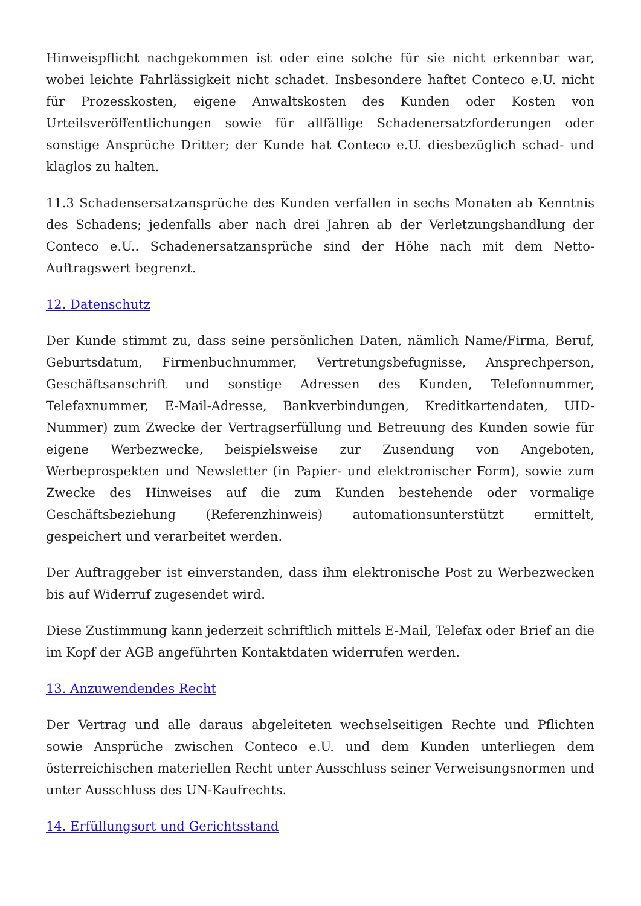Hinweispflicht nachgekommen ist oder eine solche für sie nicht erkennbar war, wobei leichte Fahrlässigkeit nicht schadet. Insbesondere haftet Conteco e.U. nicht für Prozesskosten, eigene Anwaltskosten des Kunden oder Kosten von Urteilsveröffentlichungen sowie für allfällige Schadenersatzforderungen oder sonstige Ansprüche Dritter; der Kunde hat Conteco e.U. diesbezüglich schad- und klaglos zu halten.
11.3 Schadensersatzansprüche des Kunden verfallen in sechs Monaten ab Kenntnis des Schadens; jedenfalls aber nach drei Jahren ab der Verletzungshandlung der Conteco e.U.. Schadenersatzansprüche sind der Höhe nach mit dem Netto-Auftragswert begrenzt.
12. Datenschutz
Der Kunde stimmt zu, dass seine persönlichen Daten, nämlich Name/Firma, Beruf, Geburtsdatum, Firmenbuchnummer, Vertretungsbefugnisse, Ansprechperson, Geschäftsanschrift und sonstige Adressen des Kunden, Telefonnummer, Telefaxnummer, E-Mail-Adresse, Bankverbindungen, Kreditkartendaten, UID-Nummer) zum Zwecke der Vertragserfüllung und Betreuung des Kunden sowie für eigene Werbezwecke, beispielsweise zur Zusendung von Angeboten, Werbeprospekten und Newsletter (in Papier- und elektronischer Form), sowie zum Zwecke des Hinweises auf die zum Kunden bestehende oder vormalige Geschäftsbeziehung (Referenzhinweis) automationsunterstützt ermittelt, gespeichert und verarbeitet werden.
Der Auftraggeber ist einverstanden, dass ihm elektronische Post zu Werbezwecken bis auf Widerruf zugesendet wird.
Diese Zustimmung kann jederzeit schriftlich mittels E-Mail, Telefax oder Brief an die im Kopf der AGB angeführten Kontaktdaten widerrufen werden.
13. Anzuwendendes Recht
Der Vertrag und alle daraus abgeleiteten wechselseitigen Rechte und Pflichten sowie Ansprüche zwischen Conteco e.U. und dem Kunden unterliegen dem österreichischen materiellen Recht unter Ausschluss seiner Verweisungsnormen und unter Ausschluss des UN-Kaufrechts.
14. Erfüllungsort und Gerichtsstand